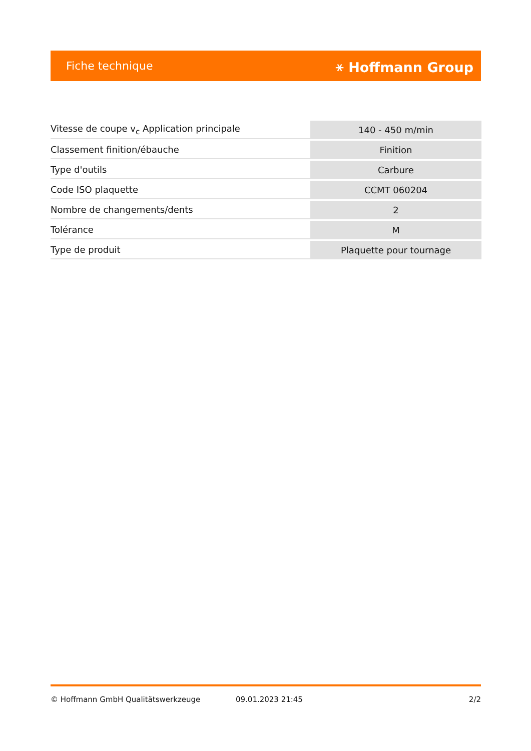Fiche technique ⚹ Hoffmann Group
| Vitesse de coupe v<sub>c</sub> Application principale | 140 - 450 m/min |
| Classement finition/ébauche | Finition |
| Type d'outils | Carbure |
| Code ISO plaquette | CCMT 060204 |
| Nombre de changements/dents | 2 |
| Tolérance | M |
| Type de produit | Plaquette pour tournage |
© Hoffmann GmbH Qualitätswerkzeuge 09.01.2023 21:45 2/2